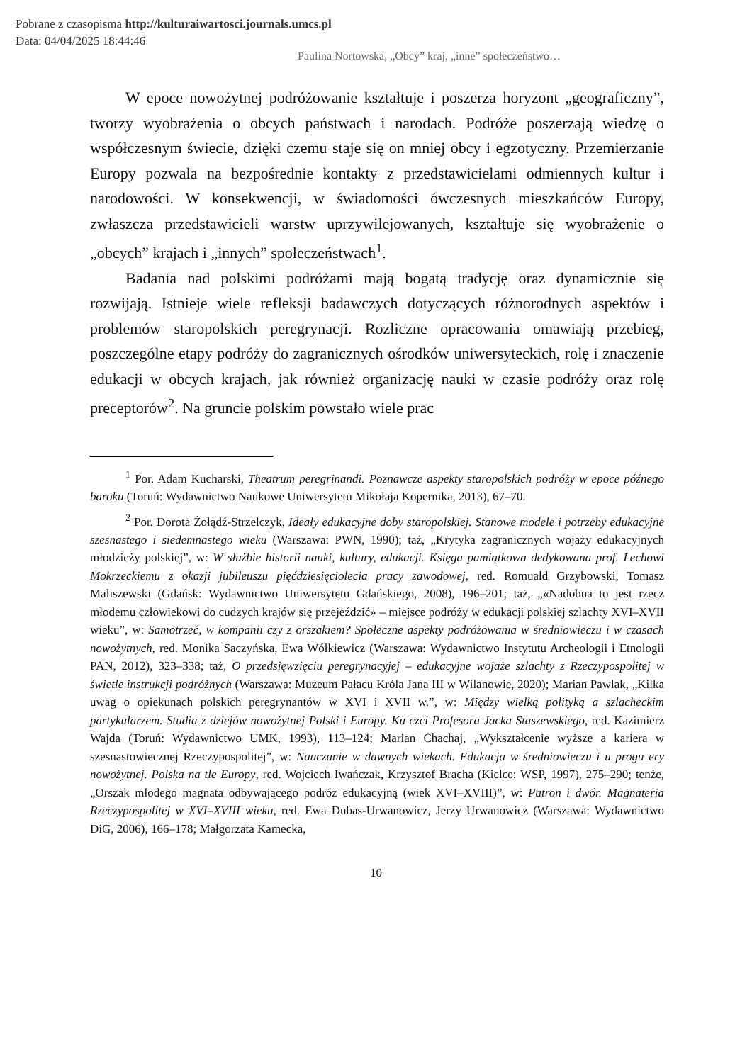Pobrane z czasopisma http://kulturaiwartosci.journals.umcs.pl
Data: 04/04/2025 18:44:46
Paulina Nortowska, „Obcy” kraj, „inne” społeczeństwo…
W epoce nowożytnej podróżowanie kształtuje i poszerza horyzont „geograficzny”, tworzy wyobrażenia o obcych państwach i narodach. Podróże poszerzają wiedzę o współczesnym świecie, dzięki czemu staje się on mniej obcy i egzotyczny. Przemierzanie Europy pozwala na bezpośrednie kontakty z przedstawicielami odmiennych kultur i narodowości. W konsekwencji, w świadomości ówczesnych mieszkańców Europy, zwłaszcza przedstawicieli warstw uprzywilejowanych, kształtuje się wyobrażenie o „obcych” krajach i „innych” społeczeństwach<sup>1</sup>.
Badania nad polskimi podróżami mają bogatą tradycję oraz dynamicznie się rozwijają. Istnieje wiele refleksji badawczych dotyczących różnorodnych aspektów i problemów staropolskich peregrynacji. Rozliczne opracowania omawiają przebieg, poszczególne etapy podróży do zagranicznych ośrodków uniwersyteckich, rolę i znaczenie edukacji w obcych krajach, jak również organizację nauki w czasie podróży oraz rolę preceptorów<sup>2</sup>. Na gruncie polskim powstało wiele prac
<sup>1</sup> Por. Adam Kucharski, Theatrum peregrinandi. Poznawcze aspekty staropolskich podróży w epoce późnego baroku (Toruń: Wydawnictwo Naukowe Uniwersytetu Mikołaja Kopernika, 2013), 67–70.
<sup>2</sup> Por. Dorota Żołądź-Strzelczyk, Ideały edukacyjne doby staropolskiej. Stanowe modele i potrzeby edukacyjne szesnastego i siedemnastego wieku (Warszawa: PWN, 1990); taż, „Krytyka zagranicznych wojaży edukacyjnych młodzieży polskiej”, w: W służbie historii nauki, kultury, edukacji. Księga pamiątkowa dedykowana prof. Lechowi Mokrzeckiemu z okazji jubileuszu pięćdziesięciolecia pracy zawodowej, red. Romuald Grzybowski, Tomasz Maliszewski (Gdańsk: Wydawnictwo Uniwersytetu Gdańskiego, 2008), 196–201; taż, „«Nadobna to jest rzecz młodemu człowiekowi do cudzych krajów się przejeździć» – miejsce podróży w edukacji polskiej szlachty XVI–XVII wieku”, w: Samotrzeć, w kompanii czy z orszakiem? Społeczne aspekty podróżowania w średniowieczu i w czasach nowożytnych, red. Monika Saczyńska, Ewa Wółkiewicz (Warszawa: Wydawnictwo Instytutu Archeologii i Etnologii PAN, 2012), 323–338; taż, O przedsięwzięciu peregrynacyjej – edukacyjne wojaże szlachty z Rzeczypospolitej w świetle instrukcji podróżnych (Warszawa: Muzeum Pałacu Króla Jana III w Wilanowie, 2020); Marian Pawlak, „Kilka uwag o opiekunach polskich peregrynantów w XVI i XVII w.”, w: Między wielką polityką a szlacheckim partykularzem. Studia z dziejów nowożytnej Polski i Europy. Ku czci Profesora Jacka Staszewskiego, red. Kazimierz Wajda (Toruń: Wydawnictwo UMK, 1993), 113–124; Marian Chachaj, „Wykształcenie wyższe a kariera w szesnastowiecznej Rzeczypospolitej”, w: Nauczanie w dawnych wiekach. Edukacja w średniowieczu i u progu ery nowożytnej. Polska na tle Europy, red. Wojciech Iwańczak, Krzysztof Bracha (Kielce: WSP, 1997), 275–290; tenże, „Orszak młodego magnata odbywającego podróż edukacyjną (wiek XVI–XVIII)”, w: Patron i dwór. Magnateria Rzeczypospolitej w XVI–XVIII wieku, red. Ewa Dubas-Urwanowicz, Jerzy Urwanowicz (Warszawa: Wydawnictwo DiG, 2006), 166–178; Małgorzata Kamecka,
10